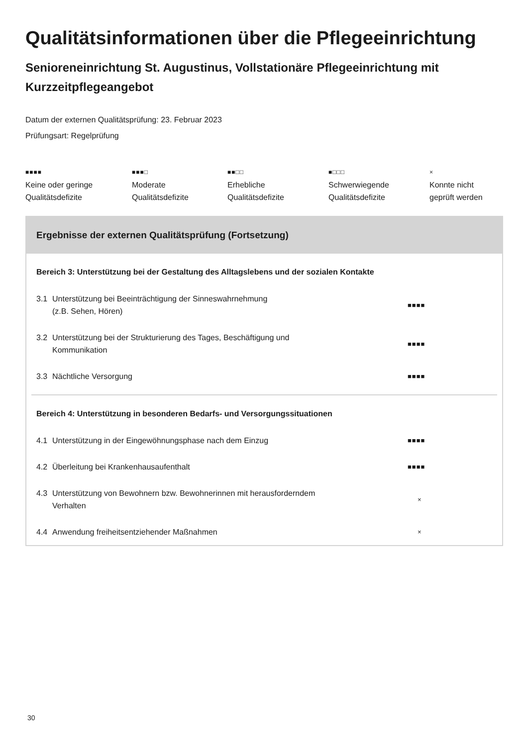Qualitätsinformationen über die Pflegeeinrichtung
Senioreneinrichtung St. Augustinus, Vollstationäre Pflegeeinrichtung mit Kurzzeitpflegeangebot
Datum der externen Qualitätsprüfung: 23. Februar 2023
Prüfungsart: Regelprüfung
■■■■
Keine oder geringe
Qualitätsdefizite
■■■□
Moderate
Qualitätsdefizite
■■□□
Erhebliche
Qualitätsdefizite
■□□□
Schwerwiegende
Qualitätsdefizite
×
Konnte nicht
geprüft werden
Ergebnisse der externen Qualitätsprüfung (Fortsetzung)
| Bereich 3: Unterstützung bei der Gestaltung des Alltagslebens und der sozialen Kontakte | | |
| --- | --- | --- |
| 3.1 | Unterstützung bei Beeinträchtigung der Sinneswahrnehmung (z.B. Sehen, Hören) | ■■■■ |
| 3.2 | Unterstützung bei der Strukturierung des Tages, Beschäftigung und Kommunikation | ■■■■ |
| 3.3 | Nächtliche Versorgung | ■■■■ |
| Bereich 4: Unterstützung in besonderen Bedarfs- und Versorgungssituationen | | |
| 4.1 | Unterstützung in der Eingewöhnungsphase nach dem Einzug | ■■■■ |
| 4.2 | Überleitung bei Krankenhausaufenthalt | ■■■■ |
| 4.3 | Unterstützung von Bewohnern bzw. Bewohnerinnen mit herausforderndem Verhalten | × |
| 4.4 | Anwendung freiheitsentziehender Maßnahmen | × |
30